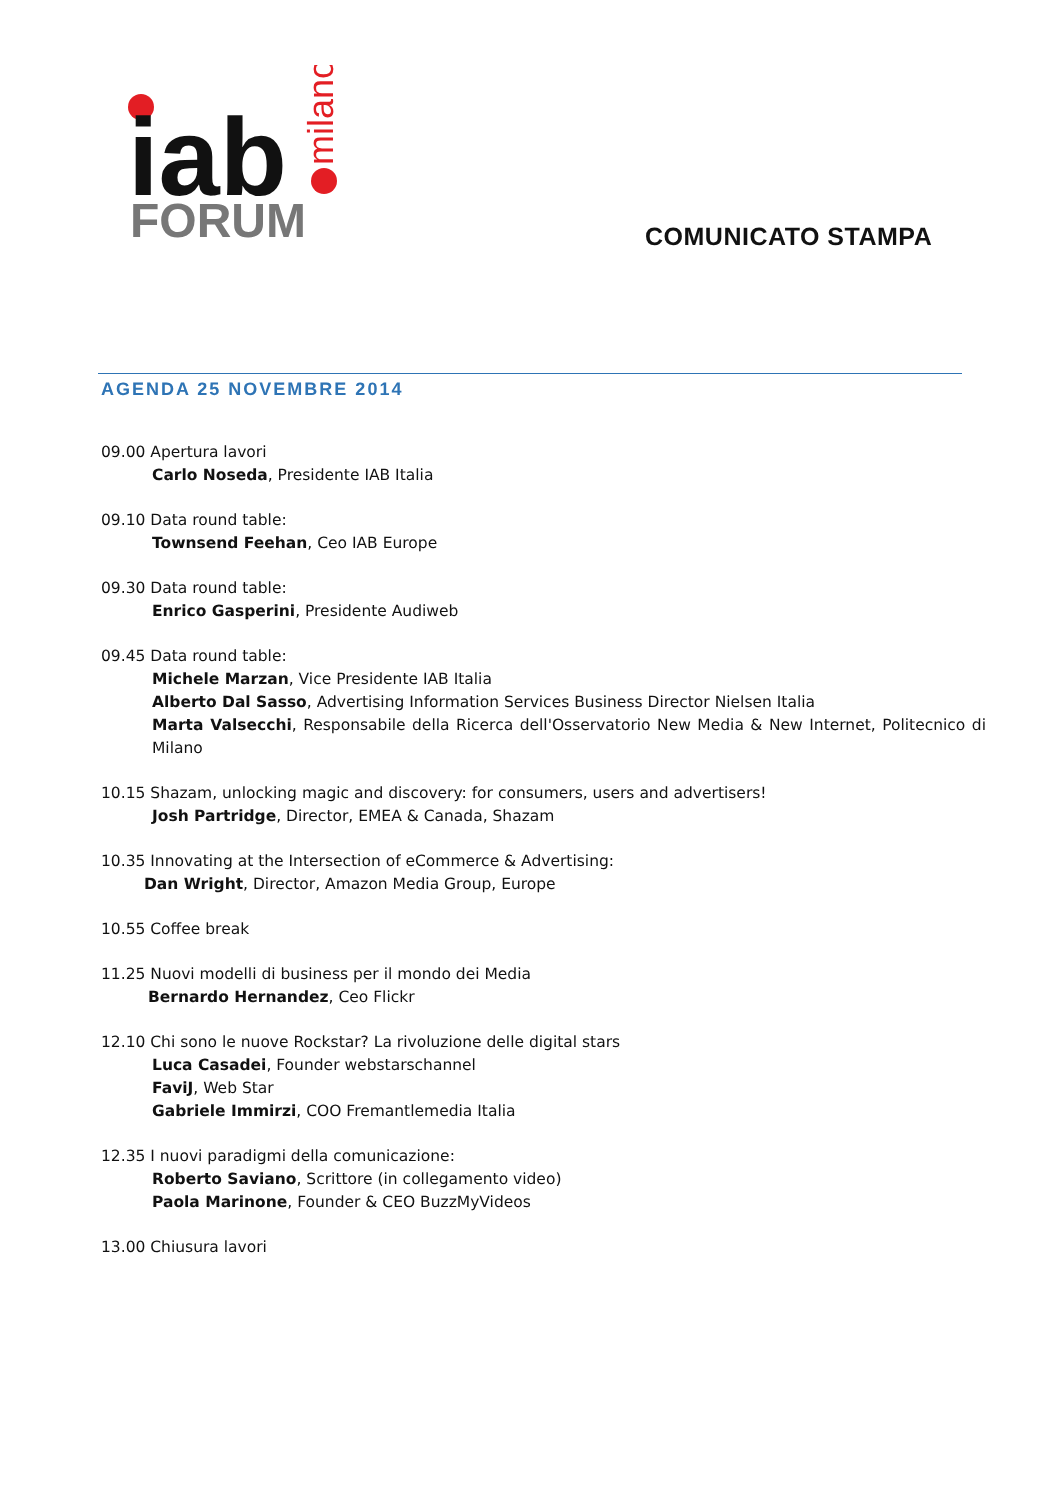iab
FORUM
milano
COMUNICATO STAMPA
AGENDA 25 NOVEMBRE 2014
09.00 Apertura lavori
Carlo Noseda, Presidente IAB Italia
09.10 Data round table:
Townsend Feehan, Ceo IAB Europe
09.30 Data round table:
Enrico Gasperini, Presidente Audiweb
09.45 Data round table:
Michele Marzan, Vice Presidente IAB Italia
Alberto Dal Sasso, Advertising Information Services Business Director Nielsen Italia
Marta Valsecchi, Responsabile della Ricerca dell'Osservatorio New Media & New Internet, Politecnico di Milano
10.15 Shazam, unlocking magic and discovery: for consumers, users and advertisers!
Josh Partridge, Director, EMEA & Canada, Shazam
10.35 Innovating at the Intersection of eCommerce & Advertising:
Dan Wright, Director, Amazon Media Group, Europe
10.55 Coffee break
11.25 Nuovi modelli di business per il mondo dei Media
Bernardo Hernandez, Ceo Flickr
12.10 Chi sono le nuove Rockstar? La rivoluzione delle digital stars
Luca Casadei, Founder webstarschannel
FaviJ, Web Star
Gabriele Immirzi, COO Fremantlemedia Italia
12.35 I nuovi paradigmi della comunicazione:
Roberto Saviano, Scrittore (in collegamento video)
Paola Marinone, Founder & CEO BuzzMyVideos
13.00 Chiusura lavori